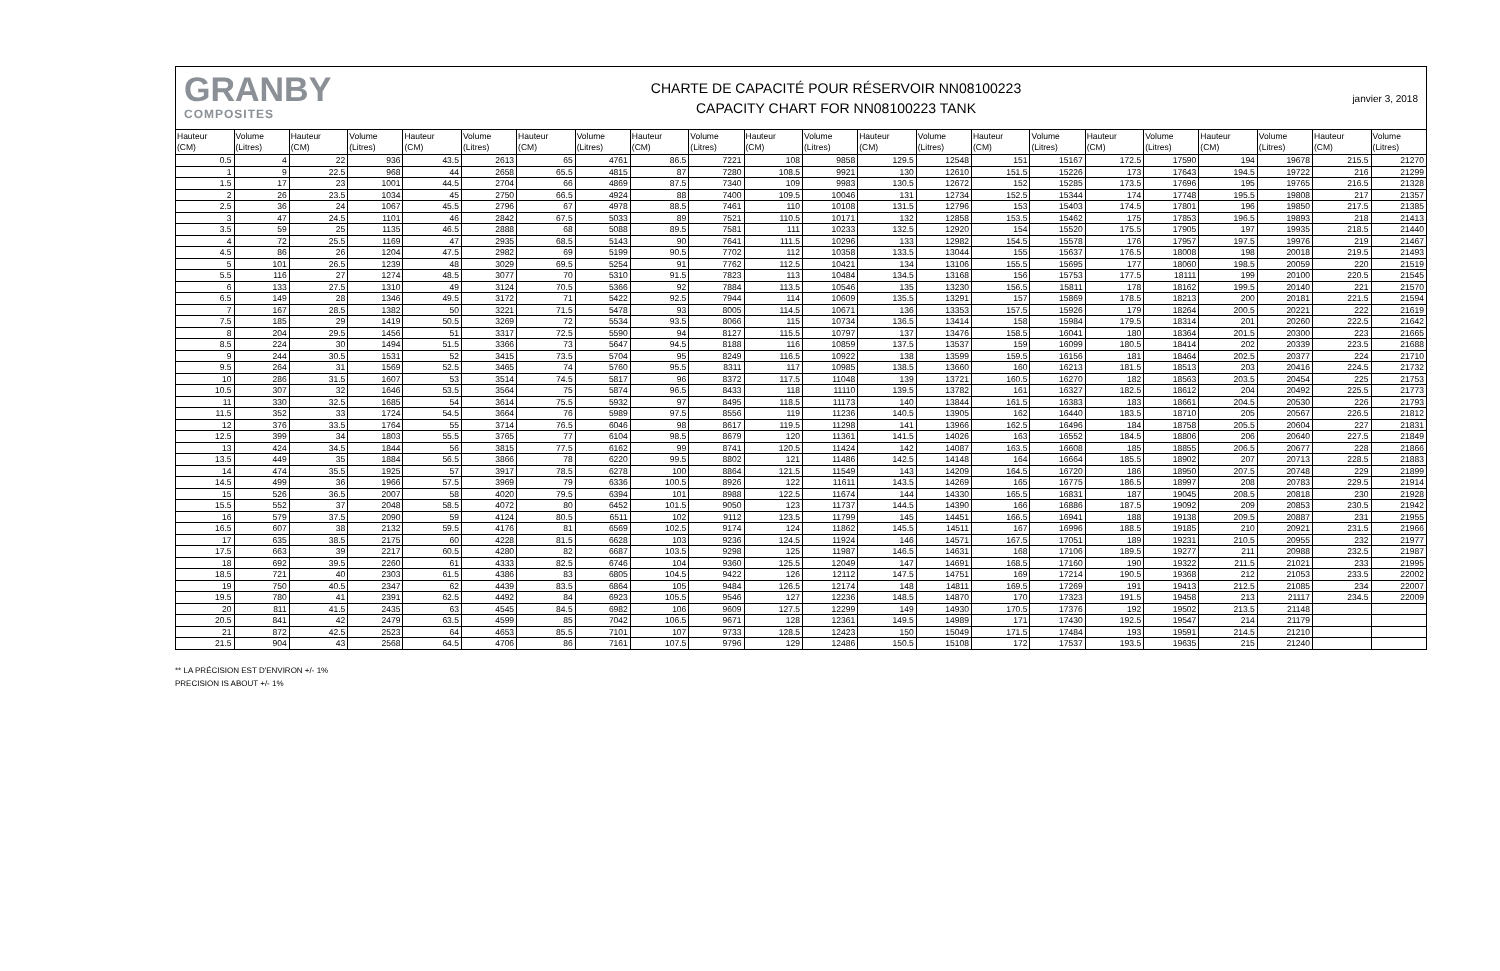GRANBY
COMPOSITES
CHARTE DE CAPACITÉ POUR RÉSERVOIR NN08100223
CAPACITY CHART FOR NN08100223 TANK
janvier 3, 2018
| Hauteur (CM) | Volume (Litres) | Hauteur (CM) | Volume (Litres) | Hauteur (CM) | Volume (Litres) | Hauteur (CM) | Volume (Litres) | Hauteur (CM) | Volume (Litres) | Hauteur (CM) | Volume (Litres) | Hauteur (CM) | Volume (Litres) | Hauteur (CM) | Volume (Litres) | Hauteur (CM) | Volume (Litres) | Hauteur (CM) | Volume (Litres) | Hauteur (CM) | Volume (Litres) |
| --- | --- | --- | --- | --- | --- | --- | --- | --- | --- | --- | --- | --- | --- | --- | --- | --- | --- | --- | --- | --- | --- |
| 0.5 | 4 | 22 | 936 | 43.5 | 2613 | 65 | 4761 | 86.5 | 7221 | 108 | 9858 | 129.5 | 12548 | 151 | 15167 | 172.5 | 17590 | 194 | 19678 | 215.5 | 21270 |
| 1 | 9 | 22.5 | 968 | 44 | 2658 | 65.5 | 4815 | 87 | 7280 | 108.5 | 9921 | 130 | 12610 | 151.5 | 15226 | 173 | 17643 | 194.5 | 19722 | 216 | 21299 |
| 1.5 | 17 | 23 | 1001 | 44.5 | 2704 | 66 | 4869 | 87.5 | 7340 | 109 | 9983 | 130.5 | 12672 | 152 | 15285 | 173.5 | 17696 | 195 | 19765 | 216.5 | 21328 |
| 2 | 26 | 23.5 | 1034 | 45 | 2750 | 66.5 | 4924 | 88 | 7400 | 109.5 | 10046 | 131 | 12734 | 152.5 | 15344 | 174 | 17748 | 195.5 | 19808 | 217 | 21357 |
| 2.5 | 36 | 24 | 1067 | 45.5 | 2796 | 67 | 4978 | 88.5 | 7461 | 110 | 10108 | 131.5 | 12796 | 153 | 15403 | 174.5 | 17801 | 196 | 19850 | 217.5 | 21385 |
| 3 | 47 | 24.5 | 1101 | 46 | 2842 | 67.5 | 5033 | 89 | 7521 | 110.5 | 10171 | 132 | 12858 | 153.5 | 15462 | 175 | 17853 | 196.5 | 19893 | 218 | 21413 |
| 3.5 | 59 | 25 | 1135 | 46.5 | 2888 | 68 | 5088 | 89.5 | 7581 | 111 | 10233 | 132.5 | 12920 | 154 | 15520 | 175.5 | 17905 | 197 | 19935 | 218.5 | 21440 |
| 4 | 72 | 25.5 | 1169 | 47 | 2935 | 68.5 | 5143 | 90 | 7641 | 111.5 | 10296 | 133 | 12982 | 154.5 | 15578 | 176 | 17957 | 197.5 | 19976 | 219 | 21467 |
| 4.5 | 86 | 26 | 1204 | 47.5 | 2982 | 69 | 5199 | 90.5 | 7702 | 112 | 10358 | 133.5 | 13044 | 155 | 15637 | 176.5 | 18008 | 198 | 20018 | 219.5 | 21493 |
| 5 | 101 | 26.5 | 1239 | 48 | 3029 | 69.5 | 5254 | 91 | 7762 | 112.5 | 10421 | 134 | 13106 | 155.5 | 15695 | 177 | 18060 | 198.5 | 20059 | 220 | 21519 |
| 5.5 | 116 | 27 | 1274 | 48.5 | 3077 | 70 | 5310 | 91.5 | 7823 | 113 | 10484 | 134.5 | 13168 | 156 | 15753 | 177.5 | 18111 | 199 | 20100 | 220.5 | 21545 |
| 6 | 133 | 27.5 | 1310 | 49 | 3124 | 70.5 | 5366 | 92 | 7884 | 113.5 | 10546 | 135 | 13230 | 156.5 | 15811 | 178 | 18162 | 199.5 | 20140 | 221 | 21570 |
| 6.5 | 149 | 28 | 1346 | 49.5 | 3172 | 71 | 5422 | 92.5 | 7944 | 114 | 10609 | 135.5 | 13291 | 157 | 15869 | 178.5 | 18213 | 200 | 20181 | 221.5 | 21594 |
| 7 | 167 | 28.5 | 1382 | 50 | 3221 | 71.5 | 5478 | 93 | 8005 | 114.5 | 10671 | 136 | 13353 | 157.5 | 15926 | 179 | 18264 | 200.5 | 20221 | 222 | 21619 |
| 7.5 | 185 | 29 | 1419 | 50.5 | 3269 | 72 | 5534 | 93.5 | 8066 | 115 | 10734 | 136.5 | 13414 | 158 | 15984 | 179.5 | 18314 | 201 | 20260 | 222.5 | 21642 |
| 8 | 204 | 29.5 | 1456 | 51 | 3317 | 72.5 | 5590 | 94 | 8127 | 115.5 | 10797 | 137 | 13476 | 158.5 | 16041 | 180 | 18364 | 201.5 | 20300 | 223 | 21665 |
| 8.5 | 224 | 30 | 1494 | 51.5 | 3366 | 73 | 5647 | 94.5 | 8188 | 116 | 10859 | 137.5 | 13537 | 159 | 16099 | 180.5 | 18414 | 202 | 20339 | 223.5 | 21688 |
| 9 | 244 | 30.5 | 1531 | 52 | 3415 | 73.5 | 5704 | 95 | 8249 | 116.5 | 10922 | 138 | 13599 | 159.5 | 16156 | 181 | 18464 | 202.5 | 20377 | 224 | 21710 |
| 9.5 | 264 | 31 | 1569 | 52.5 | 3465 | 74 | 5760 | 95.5 | 8311 | 117 | 10985 | 138.5 | 13660 | 160 | 16213 | 181.5 | 18513 | 203 | 20416 | 224.5 | 21732 |
| 10 | 286 | 31.5 | 1607 | 53 | 3514 | 74.5 | 5817 | 96 | 8372 | 117.5 | 11048 | 139 | 13721 | 160.5 | 16270 | 182 | 18563 | 203.5 | 20454 | 225 | 21753 |
| 10.5 | 307 | 32 | 1646 | 53.5 | 3564 | 75 | 5874 | 96.5 | 8433 | 118 | 11110 | 139.5 | 13782 | 161 | 16327 | 182.5 | 18612 | 204 | 20492 | 225.5 | 21773 |
| 11 | 330 | 32.5 | 1685 | 54 | 3614 | 75.5 | 5932 | 97 | 8495 | 118.5 | 11173 | 140 | 13844 | 161.5 | 16383 | 183 | 18661 | 204.5 | 20530 | 226 | 21793 |
| 11.5 | 352 | 33 | 1724 | 54.5 | 3664 | 76 | 5989 | 97.5 | 8556 | 119 | 11236 | 140.5 | 13905 | 162 | 16440 | 183.5 | 18710 | 205 | 20567 | 226.5 | 21812 |
| 12 | 376 | 33.5 | 1764 | 55 | 3714 | 76.5 | 6046 | 98 | 8617 | 119.5 | 11298 | 141 | 13966 | 162.5 | 16496 | 184 | 18758 | 205.5 | 20604 | 227 | 21831 |
| 12.5 | 399 | 34 | 1803 | 55.5 | 3765 | 77 | 6104 | 98.5 | 8679 | 120 | 11361 | 141.5 | 14026 | 163 | 16552 | 184.5 | 18806 | 206 | 20640 | 227.5 | 21849 |
| 13 | 424 | 34.5 | 1844 | 56 | 3815 | 77.5 | 6162 | 99 | 8741 | 120.5 | 11424 | 142 | 14087 | 163.5 | 16608 | 185 | 18855 | 206.5 | 20677 | 228 | 21866 |
| 13.5 | 449 | 35 | 1884 | 56.5 | 3866 | 78 | 6220 | 99.5 | 8802 | 121 | 11486 | 142.5 | 14148 | 164 | 16664 | 185.5 | 18902 | 207 | 20713 | 228.5 | 21883 |
| 14 | 474 | 35.5 | 1925 | 57 | 3917 | 78.5 | 6278 | 100 | 8864 | 121.5 | 11549 | 143 | 14209 | 164.5 | 16720 | 186 | 18950 | 207.5 | 20748 | 229 | 21899 |
| 14.5 | 499 | 36 | 1966 | 57.5 | 3969 | 79 | 6336 | 100.5 | 8926 | 122 | 11611 | 143.5 | 14269 | 165 | 16775 | 186.5 | 18997 | 208 | 20783 | 229.5 | 21914 |
| 15 | 526 | 36.5 | 2007 | 58 | 4020 | 79.5 | 6394 | 101 | 8988 | 122.5 | 11674 | 144 | 14330 | 165.5 | 16831 | 187 | 19045 | 208.5 | 20818 | 230 | 21928 |
| 15.5 | 552 | 37 | 2048 | 58.5 | 4072 | 80 | 6452 | 101.5 | 9050 | 123 | 11737 | 144.5 | 14390 | 166 | 16886 | 187.5 | 19092 | 209 | 20853 | 230.5 | 21942 |
| 16 | 579 | 37.5 | 2090 | 59 | 4124 | 80.5 | 6511 | 102 | 9112 | 123.5 | 11799 | 145 | 14451 | 166.5 | 16941 | 188 | 19138 | 209.5 | 20887 | 231 | 21955 |
| 16.5 | 607 | 38 | 2132 | 59.5 | 4176 | 81 | 6569 | 102.5 | 9174 | 124 | 11862 | 145.5 | 14511 | 167 | 16996 | 188.5 | 19185 | 210 | 20921 | 231.5 | 21966 |
| 17 | 635 | 38.5 | 2175 | 60 | 4228 | 81.5 | 6628 | 103 | 9236 | 124.5 | 11924 | 146 | 14571 | 167.5 | 17051 | 189 | 19231 | 210.5 | 20955 | 232 | 21977 |
| 17.5 | 663 | 39 | 2217 | 60.5 | 4280 | 82 | 6687 | 103.5 | 9298 | 125 | 11987 | 146.5 | 14631 | 168 | 17106 | 189.5 | 19277 | 211 | 20988 | 232.5 | 21987 |
| 18 | 692 | 39.5 | 2260 | 61 | 4333 | 82.5 | 6746 | 104 | 9360 | 125.5 | 12049 | 147 | 14691 | 168.5 | 17160 | 190 | 19322 | 211.5 | 21021 | 233 | 21995 |
| 18.5 | 721 | 40 | 2303 | 61.5 | 4386 | 83 | 6805 | 104.5 | 9422 | 126 | 12112 | 147.5 | 14751 | 169 | 17214 | 190.5 | 19368 | 212 | 21053 | 233.5 | 22002 |
| 19 | 750 | 40.5 | 2347 | 62 | 4439 | 83.5 | 6864 | 105 | 9484 | 126.5 | 12174 | 148 | 14811 | 169.5 | 17269 | 191 | 19413 | 212.5 | 21085 | 234 | 22007 |
| 19.5 | 780 | 41 | 2391 | 62.5 | 4492 | 84 | 6923 | 105.5 | 9546 | 127 | 12236 | 148.5 | 14870 | 170 | 17323 | 191.5 | 19458 | 213 | 21117 | 234.5 | 22009 |
| 20 | 811 | 41.5 | 2435 | 63 | 4545 | 84.5 | 6982 | 106 | 9609 | 127.5 | 12299 | 149 | 14930 | 170.5 | 17376 | 192 | 19502 | 213.5 | 21148 | | |
| 20.5 | 841 | 42 | 2479 | 63.5 | 4599 | 85 | 7042 | 106.5 | 9671 | 128 | 12361 | 149.5 | 14989 | 171 | 17430 | 192.5 | 19547 | 214 | 21179 | | |
| 21 | 872 | 42.5 | 2523 | 64 | 4653 | 85.5 | 7101 | 107 | 9733 | 128.5 | 12423 | 150 | 15049 | 171.5 | 17484 | 193 | 19591 | 214.5 | 21210 | | |
| 21.5 | 904 | 43 | 2568 | 64.5 | 4706 | 86 | 7161 | 107.5 | 9796 | 129 | 12486 | 150.5 | 15108 | 172 | 17537 | 193.5 | 19635 | 215 | 21240 | | |
** LA PRÉCISION EST D'ENVIRON +/- 1%
PRECISION IS ABOUT +/- 1%